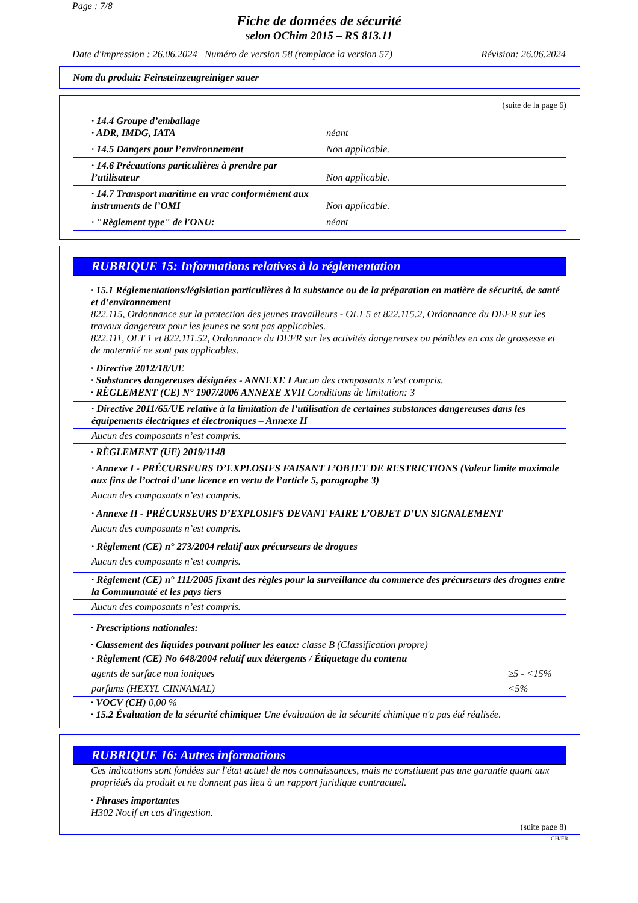Page : 7/8
Fiche de données de sécurité
selon OChim 2015 – RS 813.11
Date d'impression : 26.06.2024 Numéro de version 58 (remplace la version 57) Révision: 26.06.2024
Nom du produit: Feinsteinzeugreiniger sauer
(suite de la page 6)
· 14.4 Groupe d’emballage
· ADR, IMDG, IATA néant
· 14.5 Dangers pour l’environnement Non applicable.
· 14.6 Précautions particulières à prendre par l’utilisateur Non applicable.
· 14.7 Transport maritime en vrac conformément aux instruments de l’OMI Non applicable.
· "Règlement type" de l'ONU: néant
RUBRIQUE 15: Informations relatives à la réglementation
· 15.1 Réglementations/législation particulières à la substance ou de la préparation en matière de sécurité, de santé et d’environnement
822.115, Ordonnance sur la protection des jeunes travailleurs - OLT 5 et 822.115.2, Ordonnance du DEFR sur les travaux dangereux pour les jeunes ne sont pas applicables.
822.111, OLT 1 et 822.111.52, Ordonnance du DEFR sur les activités dangereuses ou pénibles en cas de grossesse et de maternité ne sont pas applicables.
· Directive 2012/18/UE
· Substances dangereuses désignées - ANNEXE I Aucun des composants n’est compris.
· RÈGLEMENT (CE) N° 1907/2006 ANNEXE XVII Conditions de limitation: 3
· Directive 2011/65/UE relative à la limitation de l’utilisation de certaines substances dangereuses dans les équipements électriques et électroniques – Annexe II
Aucun des composants n’est compris.
· RÈGLEMENT (UE) 2019/1148
· Annexe I - PRÉCURSEURS D’EXPLOSIFS FAISANT L’OBJET DE RESTRICTIONS (Valeur limite maximale aux fins de l’octroi d’une licence en vertu de l’article 5, paragraphe 3)
Aucun des composants n’est compris.
· Annexe II - PRÉCURSEURS D’EXPLOSIFS DEVANT FAIRE L’OBJET D’UN SIGNALEMENT
Aucun des composants n’est compris.
· Règlement (CE) n° 273/2004 relatif aux précurseurs de drogues
Aucun des composants n’est compris.
· Règlement (CE) n° 111/2005 fixant des règles pour la surveillance du commerce des précurseurs des drogues entre la Communauté et les pays tiers
Aucun des composants n’est compris.
· Prescriptions nationales:
· Classement des liquides pouvant polluer les eaux: classe B (Classification propre)
| · Règlement (CE) No 648/2004 relatif aux détergents / Étiquetage du contenu | |
| agents de surface non ioniques | ≥5 - <15% |
| parfums (HEXYL CINNAMAL) | <5% |
· VOCV (CH) 0,00 %
· 15.2 Évaluation de la sécurité chimique: Une évaluation de la sécurité chimique n'a pas été réalisée.
RUBRIQUE 16: Autres informations
Ces indications sont fondées sur l'état actuel de nos connaissances, mais ne constituent pas une garantie quant aux propriétés du produit et ne donnent pas lieu à un rapport juridique contractuel.
· Phrases importantes
H302 Nocif en cas d'ingestion.
(suite page 8)
CH/FR